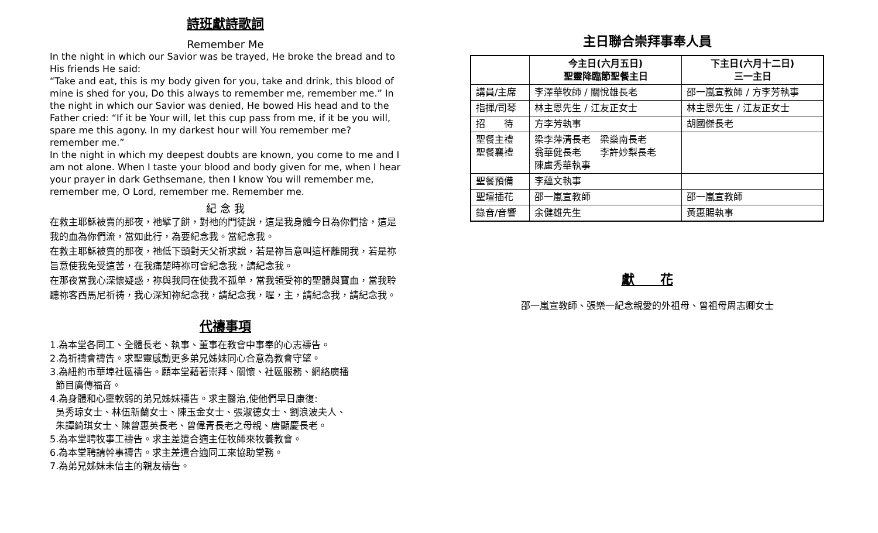詩班獻詩歌詞
Remember Me
In the night in which our Savior was be trayed, He broke the bread and to His friends He said:
“Take and eat, this is my body given for you, take and drink, this blood of mine is shed for you, Do this always to remember me, remember me.” In the night in which our Savior was denied, He bowed His head and to the Father cried: “If it be Your will, let this cup pass from me, if it be you will, spare me this agony. In my darkest hour will You remember me? remember me.”
In the night in which my deepest doubts are known, you come to me and I am not alone. When I taste your blood and body given for me, when I hear your prayer in dark Gethsemane, then I know You will remember me, remember me, O Lord, remember me. Remember me.
紀 念 我
在救主耶穌被賣的那夜，祂擘了餅，對祂的門徒說，這是我身體今日為你們捨，這是我的血為你們流，當如此行，為要紀念我。當紀念我。
在救主耶穌被賣的那夜，祂低下頭對天父祈求說，若是祢旨意叫這杯離開我，若是祢旨意使我免受這苦，在我痛楚時祢可會紀念我，請紀念我。
在那夜當我心深懷疑惑，祢與我同在使我不孤单，當我領受祢的聖體與寶血，當我聆聽祢客西馬尼祈祷，我心深知祢紀念我，請紀念我，喔，主，請紀念我，請紀念我。
代禱事項
1.為本堂各同工、全體長老、執事、董事在教會中事奉的心志禱告。
2.為祈禱會禱告。求聖靈感動更多弟兄姊妹同心合意為教會守望。
3.為紐約市華埠社區禱告。願本堂藉著崇拜、關懷、社區服務、網絡廣播
節目廣傳福音。
4.為身體和心靈軟弱的弟兄姊妹禱告。求主醫治,使他們早日康復:
吳秀琼女士、林伍新蘭女士、陳玉金女士、張淑德女士、劉浪波夫人、
朱譚綺琪女士、陳曾惠英長老、曾偉青長老之母親、唐顯慶長老。
5.為本堂聘牧事工禱告。求主差遣合適主任牧師來牧養教會。
6.為本堂聘請幹事禱告。求主差遣合適同工來協助堂務。
7.為弟兄姊妹未信主的親友禱告。
主日聯合崇拜事奉人員
| | 今主日(六月五日) 聖靈降臨節聖餐主日 | 下主日(六月十二日) 三一主日 |
| 講員/主席 | 李澤華牧師 / 關悅雄長老 | 邵一嵐宣教師 / 方李芳執事 |
| 指揮/司琴 | 林主恩先生 / 江友正女士 | 林主恩先生 / 江友正女士 |
| 招 待 | 方李芳執事 | 胡國傑長老 |
| 聖餐主禮 聖餐襄禮 | 梁李萍清長老 梁燊南長老 翁華健長老 李許妙梨長老 陳盧秀華執事 | |
| 聖餐預備 | 李蘊文執事 | |
| 聖壇插花 | 邵一嵐宣教師 | 邵一嵐宣教師 |
| 錄音/音響 | 余健雄先生 | 黃惠賜執事 |
獻　　花
邵一嵐宣教師、張樂一紀念親愛的外祖母、曾祖母周志卿女士